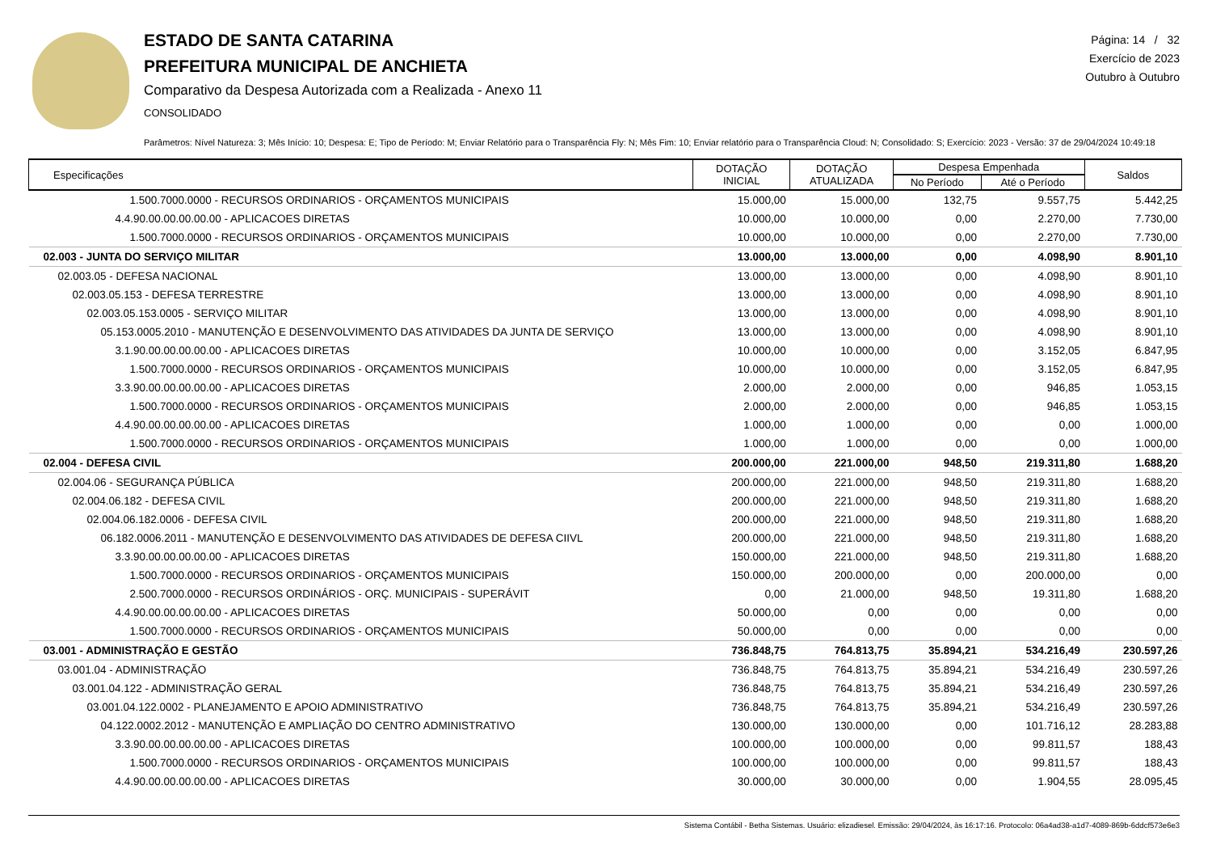ESTADO DE SANTA CATARINA
PREFEITURA MUNICIPAL DE ANCHIETA
Comparativo da Despesa Autorizada com a Realizada - Anexo 11
CONSOLIDADO
Página: 14 / 32
Exercício de 2023
Outubro à Outubro
Parâmetros: Nível Natureza: 3; Mês Início: 10; Despesa: E; Tipo de Período: M; Enviar Relatório para o Transparência Fly: N; Mês Fim: 10; Enviar relatório para o Transparência Cloud: N; Consolidado: S; Exercício: 2023 - Versão: 37 de 29/04/2024 10:49:18
| Especificações | DOTAÇÃO INICIAL | DOTAÇÃO ATUALIZADA | Despesa Empenhada | | Saldos |
| --- | --- | --- | --- | --- | --- |
| | | | No Período | Até o Período | |
| 1.500.7000.0000 - RECURSOS ORDINARIOS - ORÇAMENTOS MUNICIPAIS | 15.000,00 | 15.000,00 | 132,75 | 9.557,75 | 5.442,25 |
| 4.4.90.00.00.00.00.00 - APLICACOES DIRETAS | 10.000,00 | 10.000,00 | 0,00 | 2.270,00 | 7.730,00 |
| 1.500.7000.0000 - RECURSOS ORDINARIOS - ORÇAMENTOS MUNICIPAIS | 10.000,00 | 10.000,00 | 0,00 | 2.270,00 | 7.730,00 |
| 02.003 - JUNTA DO SERVIÇO MILITAR | 13.000,00 | 13.000,00 | 0,00 | 4.098,90 | 8.901,10 |
| 02.003.05 - DEFESA NACIONAL | 13.000,00 | 13.000,00 | 0,00 | 4.098,90 | 8.901,10 |
| 02.003.05.153 - DEFESA TERRESTRE | 13.000,00 | 13.000,00 | 0,00 | 4.098,90 | 8.901,10 |
| 02.003.05.153.0005 - SERVIÇO MILITAR | 13.000,00 | 13.000,00 | 0,00 | 4.098,90 | 8.901,10 |
| 05.153.0005.2010 - MANUTENÇÃO E DESENVOLVIMENTO DAS ATIVIDADES DA JUNTA DE SERVIÇO | 13.000,00 | 13.000,00 | 0,00 | 4.098,90 | 8.901,10 |
| 3.1.90.00.00.00.00.00 - APLICACOES DIRETAS | 10.000,00 | 10.000,00 | 0,00 | 3.152,05 | 6.847,95 |
| 1.500.7000.0000 - RECURSOS ORDINARIOS - ORÇAMENTOS MUNICIPAIS | 10.000,00 | 10.000,00 | 0,00 | 3.152,05 | 6.847,95 |
| 3.3.90.00.00.00.00.00 - APLICACOES DIRETAS | 2.000,00 | 2.000,00 | 0,00 | 946,85 | 1.053,15 |
| 1.500.7000.0000 - RECURSOS ORDINARIOS - ORÇAMENTOS MUNICIPAIS | 2.000,00 | 2.000,00 | 0,00 | 946,85 | 1.053,15 |
| 4.4.90.00.00.00.00.00 - APLICACOES DIRETAS | 1.000,00 | 1.000,00 | 0,00 | 0,00 | 1.000,00 |
| 1.500.7000.0000 - RECURSOS ORDINARIOS - ORÇAMENTOS MUNICIPAIS | 1.000,00 | 1.000,00 | 0,00 | 0,00 | 1.000,00 |
| 02.004 - DEFESA CIVIL | 200.000,00 | 221.000,00 | 948,50 | 219.311,80 | 1.688,20 |
| 02.004.06 - SEGURANÇA PÚBLICA | 200.000,00 | 221.000,00 | 948,50 | 219.311,80 | 1.688,20 |
| 02.004.06.182 - DEFESA CIVIL | 200.000,00 | 221.000,00 | 948,50 | 219.311,80 | 1.688,20 |
| 02.004.06.182.0006 - DEFESA CIVIL | 200.000,00 | 221.000,00 | 948,50 | 219.311,80 | 1.688,20 |
| 06.182.0006.2011 - MANUTENÇÃO E DESENVOLVIMENTO DAS ATIVIDADES DE DEFESA CIIVL | 200.000,00 | 221.000,00 | 948,50 | 219.311,80 | 1.688,20 |
| 3.3.90.00.00.00.00.00 - APLICACOES DIRETAS | 150.000,00 | 221.000,00 | 948,50 | 219.311,80 | 1.688,20 |
| 1.500.7000.0000 - RECURSOS ORDINARIOS - ORÇAMENTOS MUNICIPAIS | 150.000,00 | 200.000,00 | 0,00 | 200.000,00 | 0,00 |
| 2.500.7000.0000 - RECURSOS ORDINÁRIOS - ORÇ. MUNICIPAIS - SUPERÁVIT | 0,00 | 21.000,00 | 948,50 | 19.311,80 | 1.688,20 |
| 4.4.90.00.00.00.00.00 - APLICACOES DIRETAS | 50.000,00 | 0,00 | 0,00 | 0,00 | 0,00 |
| 1.500.7000.0000 - RECURSOS ORDINARIOS - ORÇAMENTOS MUNICIPAIS | 50.000,00 | 0,00 | 0,00 | 0,00 | 0,00 |
| 03.001 - ADMINISTRAÇÃO E GESTÃO | 736.848,75 | 764.813,75 | 35.894,21 | 534.216,49 | 230.597,26 |
| 03.001.04 - ADMINISTRAÇÃO | 736.848,75 | 764.813,75 | 35.894,21 | 534.216,49 | 230.597,26 |
| 03.001.04.122 - ADMINISTRAÇÃO GERAL | 736.848,75 | 764.813,75 | 35.894,21 | 534.216,49 | 230.597,26 |
| 03.001.04.122.0002 - PLANEJAMENTO E APOIO ADMINISTRATIVO | 736.848,75 | 764.813,75 | 35.894,21 | 534.216,49 | 230.597,26 |
| 04.122.0002.2012 - MANUTENÇÃO E AMPLIAÇÃO DO CENTRO ADMINISTRATIVO | 130.000,00 | 130.000,00 | 0,00 | 101.716,12 | 28.283,88 |
| 3.3.90.00.00.00.00.00 - APLICACOES DIRETAS | 100.000,00 | 100.000,00 | 0,00 | 99.811,57 | 188,43 |
| 1.500.7000.0000 - RECURSOS ORDINARIOS - ORÇAMENTOS MUNICIPAIS | 100.000,00 | 100.000,00 | 0,00 | 99.811,57 | 188,43 |
| 4.4.90.00.00.00.00.00 - APLICACOES DIRETAS | 30.000,00 | 30.000,00 | 0,00 | 1.904,55 | 28.095,45 |
Sistema Contábil - Betha Sistemas. Usuário: elizadiesel. Emissão: 29/04/2024, às 16:17:16. Protocolo: 06a4ad38-a1d7-4089-869b-6ddcf573e6e3